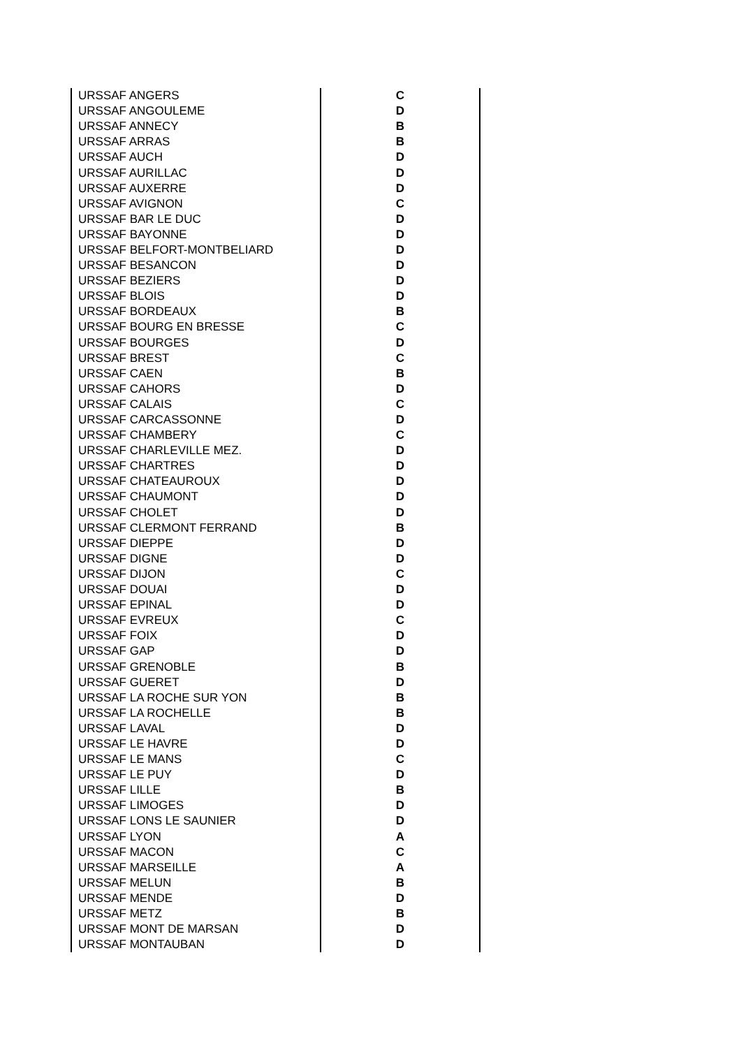| URSSAF ANGERS | C |
| URSSAF ANGOULEME | D |
| URSSAF ANNECY | B |
| URSSAF ARRAS | B |
| URSSAF AUCH | D |
| URSSAF AURILLAC | D |
| URSSAF AUXERRE | D |
| URSSAF AVIGNON | C |
| URSSAF BAR LE DUC | D |
| URSSAF BAYONNE | D |
| URSSAF BELFORT-MONTBELIARD | D |
| URSSAF BESANCON | D |
| URSSAF BEZIERS | D |
| URSSAF BLOIS | D |
| URSSAF BORDEAUX | B |
| URSSAF BOURG EN BRESSE | C |
| URSSAF BOURGES | D |
| URSSAF BREST | C |
| URSSAF CAEN | B |
| URSSAF CAHORS | D |
| URSSAF CALAIS | C |
| URSSAF CARCASSONNE | D |
| URSSAF CHAMBERY | C |
| URSSAF CHARLEVILLE MEZ. | D |
| URSSAF CHARTRES | D |
| URSSAF CHATEAUROUX | D |
| URSSAF CHAUMONT | D |
| URSSAF CHOLET | D |
| URSSAF CLERMONT FERRAND | B |
| URSSAF DIEPPE | D |
| URSSAF DIGNE | D |
| URSSAF DIJON | C |
| URSSAF DOUAI | D |
| URSSAF EPINAL | D |
| URSSAF EVREUX | C |
| URSSAF FOIX | D |
| URSSAF GAP | D |
| URSSAF GRENOBLE | B |
| URSSAF GUERET | D |
| URSSAF LA ROCHE SUR YON | B |
| URSSAF LA ROCHELLE | B |
| URSSAF LAVAL | D |
| URSSAF LE HAVRE | D |
| URSSAF LE MANS | C |
| URSSAF LE PUY | D |
| URSSAF LILLE | B |
| URSSAF LIMOGES | D |
| URSSAF LONS LE SAUNIER | D |
| URSSAF LYON | A |
| URSSAF MACON | C |
| URSSAF MARSEILLE | A |
| URSSAF MELUN | B |
| URSSAF MENDE | D |
| URSSAF METZ | B |
| URSSAF MONT DE MARSAN | D |
| URSSAF MONTAUBAN | D |